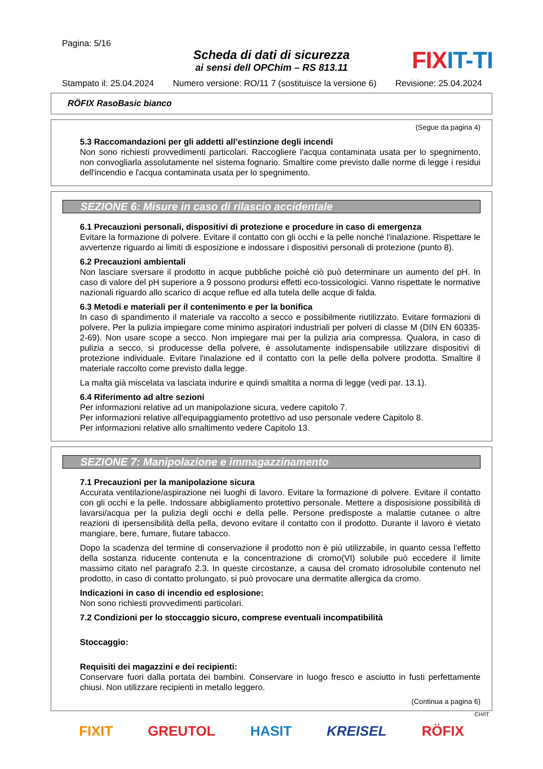Pagina: 5/16
FIX IT-TI
Scheda di dati di sicurezza
ai sensi dell OPChim – RS 813.11
Stampato il: 25.04.2024 Numero versione: RO/11 7 (sostituisce la versione 6) Revisione: 25.04.2024
RÖFIX RasoBasic bianco
(Segue da pagina 4)
5.3 Raccomandazioni per gli addetti all’estinzione degli incendi
Non sono richiesti provvedimenti particolari. Raccogliere l'acqua contaminata usata per lo spegnimento, non convogliarla assolutamente nel sistema fognario. Smaltire come previsto dalle norme di legge i residui dell'incendio e l'acqua contaminata usata per lo spegnimento.
SEZIONE 6: Misure in caso di rilascio accidentale
6.1 Precauzioni personali, dispositivi di protezione e procedure in caso di emergenza
Evitare la formazione di polvere. Evitare il contatto con gli occhi e la pelle nonché l'inalazione. Rispettare le avvertenze riguardo ai limiti di esposizione e indossare i dispositivi personali di protezione (punto 8).
6.2 Precauzioni ambientali
Non lasciare sversare il prodotto in acque pubbliche poichè ciò può determinare un aumento del pH. In caso di valore del pH superiore a 9 possono prodursi effetti eco-tossicologici. Vanno rispettate le normative nazionali riguardo allo scarico di acque reflue ed alla tutela delle acque di falda.
6.3 Metodi e materiali per il contenimento e per la bonifica
In caso di spandimento il materiale va raccolto a secco e possibilmente riutilizzato. Evitare formazioni di polvere. Per la pulizia impiegare come minimo aspiratori industriali per polveri di classe M (DIN EN 60335-2-69). Non usare scope a secco. Non impiegare mai per la pulizia aria compressa. Qualora, in caso di pulizia a secco, si producesse della polvere, è assolutamente indispensabile utilizzare dispositivi di protezione individuale. Evitare l'inalazione ed il contatto con la pelle della polvere prodotta. Smaltire il materiale raccolto come previsto dalla legge.
La malta già miscelata va lasciata indurire e quindi smaltita a norma di legge (vedi par. 13.1).
6.4 Riferimento ad altre sezioni
Per informazioni relative ad un manipolazione sicura, vedere capitolo 7.
Per informazioni relative all'equipaggiamento protettivo ad uso personale vedere Capitolo 8.
Per informazioni relative allo smaltimento vedere Capitolo 13.
SEZIONE 7: Manipolazione e immagazzinamento
7.1 Precauzioni per la manipolazione sicura
Accurata ventilazione/aspirazione nei luoghi di lavoro. Evitare la formazione di polvere. Evitare il contatto con gli occhi e la pelle. Indossare abbigliamento protettivo personale. Mettere a disposisione possibilità di lavarsi/acqua per la pulizia degli occhi e della pelle. Persone predisposte a malattie cutanee o altre reazioni di ipersensibilità della pella, devono evitare il contatto con il prodotto. Durante il lavoro è vietato mangiare, bere, fumare, fiutare tabacco.
Dopo la scadenza del termine di conservazione il prodotto non è più utilizzabile, in quanto cessa l'effetto della sostanza riducente contenuta e la concentrazione di cromo(VI) solubile può eccedere il limite massimo citato nel paragrafo 2.3. In queste circostanze, a causa del cromato idrosolubile contenuto nel prodotto, in caso di contatto prolungato, si può provocare una dermatite allergica da cromo.
Indicazioni in caso di incendio ed esplosione:
Non sono richiesti provvedimenti particolari.
7.2 Condizioni per lo stoccaggio sicuro, comprese eventuali incompatibilità
Stoccaggio:
Requisiti dei magazzini e dei recipienti:
Conservare fuori dalla portata dei bambini. Conservare in luogo fresco e asciutto in fusti perfettamente chiusi. Non utilizzare recipienti in metallo leggero.
(Continua a pagina 6)
CH/IT
FIXIT GREUTOL HASIT KREISEL RÖFIX